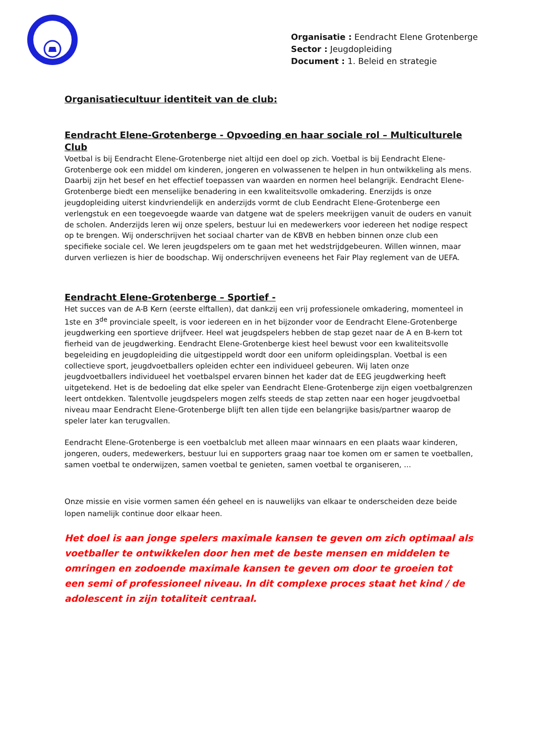Organisatie : Eendracht Elene Grotenberge
Sector : Jeugdopleiding
Document : 1. Beleid en strategie
Organisatiecultuur identiteit van de club:
Eendracht Elene-Grotenberge - Opvoeding en haar sociale rol – Multiculturele Club
Voetbal is bij Eendracht Elene-Grotenberge niet altijd een doel op zich. Voetbal is bij Eendracht Elene-Grotenberge ook een middel om kinderen, jongeren en volwassenen te helpen in hun ontwikkeling als mens. Daarbij zijn het besef en het effectief toepassen van waarden en normen heel belangrijk. Eendracht Elene-Grotenberge biedt een menselijke benadering in een kwaliteitsvolle omkadering. Enerzijds is onze jeugdopleiding uiterst kindvriendelijk en anderzijds vormt de club Eendracht Elene-Grotenberge een verlengstuk en een toegevoegde waarde van datgene wat de spelers meekrijgen vanuit de ouders en vanuit de scholen. Anderzijds leren wij onze spelers, bestuur lui en medewerkers voor iedereen het nodige respect op te brengen. Wij onderschrijven het sociaal charter van de KBVB en hebben binnen onze club een specifieke sociale cel. We leren jeugdspelers om te gaan met het wedstrijdgebeuren. Willen winnen, maar durven verliezen is hier de boodschap. Wij onderschrijven eveneens het Fair Play reglement van de UEFA.
Eendracht Elene-Grotenberge – Sportief -
Het succes van de A-B Kern (eerste elftallen), dat dankzij een vrij professionele omkadering, momenteel in 1ste en 3<sup>de</sup> provinciale speelt, is voor iedereen en in het bijzonder voor de Eendracht Elene-Grotenberge jeugdwerking een sportieve drijfveer. Heel wat jeugdspelers hebben de stap gezet naar de A en B-kern tot fierheid van de jeugdwerking. Eendracht Elene-Grotenberge kiest heel bewust voor een kwaliteitsvolle begeleiding en jeugdopleiding die uitgestippeld wordt door een uniform opleidingsplan. Voetbal is een collectieve sport, jeugdvoetballers opleiden echter een individueel gebeuren. Wij laten onze jeugdvoetballers individueel het voetbalspel ervaren binnen het kader dat de EEG jeugdwerking heeft uitgetekend. Het is de bedoeling dat elke speler van Eendracht Elene-Grotenberge zijn eigen voetbalgrenzen leert ontdekken. Talentvolle jeugdspelers mogen zelfs steeds de stap zetten naar een hoger jeugdvoetbal niveau maar Eendracht Elene-Grotenberge blijft ten allen tijde een belangrijke basis/partner waarop de speler later kan terugvallen.
Eendracht Elene-Grotenberge is een voetbalclub met alleen maar winnaars en een plaats waar kinderen, jongeren, ouders, medewerkers, bestuur lui en supporters graag naar toe komen om er samen te voetballen, samen voetbal te onderwijzen, samen voetbal te genieten, samen voetbal te organiseren, ...
Onze missie en visie vormen samen één geheel en is nauwelijks van elkaar te onderscheiden deze beide lopen namelijk continue door elkaar heen.
Het doel is aan jonge spelers maximale kansen te geven om zich optimaal als voetballer te ontwikkelen door hen met de beste mensen en middelen te omringen en zodoende maximale kansen te geven om door te groeien tot een semi of professioneel niveau. In dit complexe proces staat het kind / de adolescent in zijn totaliteit centraal.